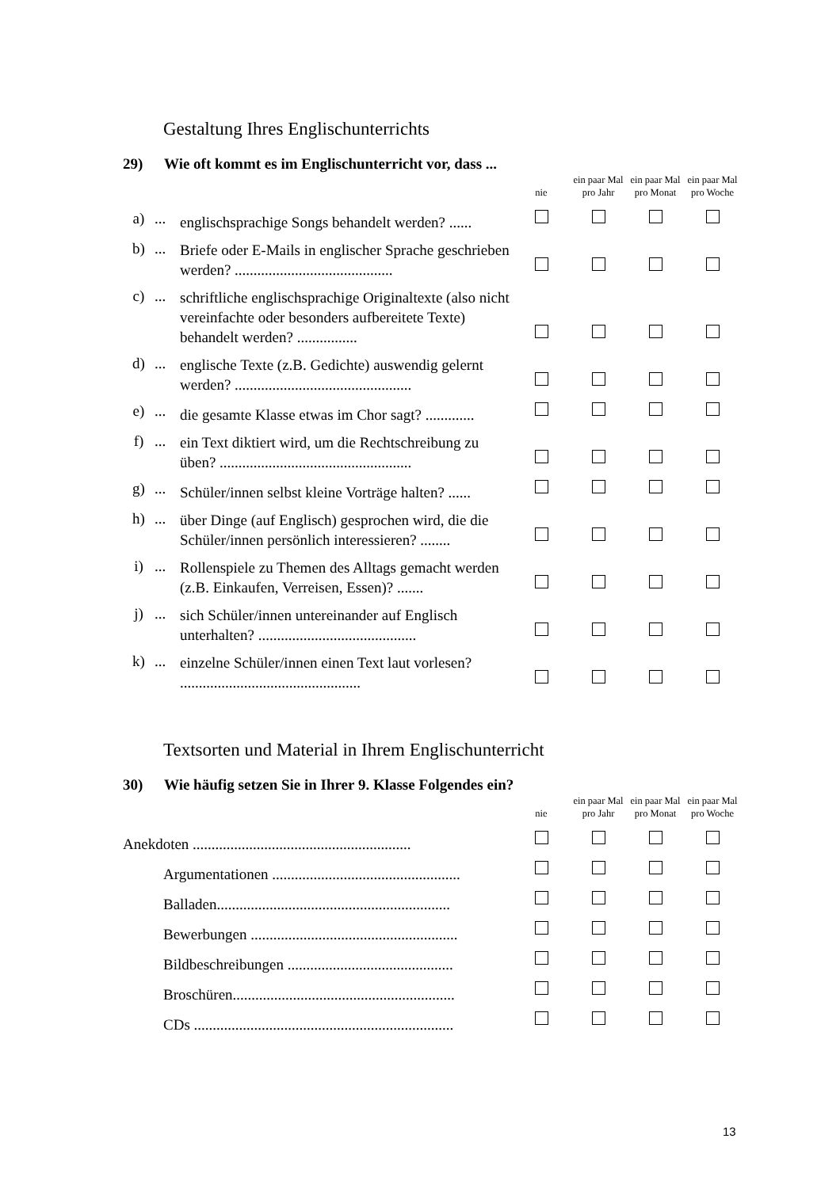Gestaltung Ihres Englischunterrichts
29) Wie oft kommt es im Englischunterricht vor, dass ...
| | | | nie | ein paar Mal pro Jahr | ein paar Mal pro Monat | ein paar Mal pro Woche |
| a) | ... | englischsprachige Songs behandelt werden? ...... | | | | |
| b) | ... | Briefe oder E-Mails in englischer Sprache geschrieben werden? .......................................... | | | | |
| c) | ... | schriftliche englischsprachige Originaltexte (also nicht vereinfachte oder besonders aufbereitete Texte) behandelt werden? ................ | | | | |
| d) | ... | englische Texte (z.B. Gedichte) auswendig gelernt werden? ............................................... | | | | |
| e) | ... | die gesamte Klasse etwas im Chor sagt? ............. | | | | |
| f) | ... | ein Text diktiert wird, um die Rechtschreibung zu üben? ................................................... | | | | |
| g) | ... | Schüler/innen selbst kleine Vorträge halten? ...... | | | | |
| h) | ... | über Dinge (auf Englisch) gesprochen wird, die die Schüler/innen persönlich interessieren? ........ | | | | |
| i) | ... | Rollenspiele zu Themen des Alltags gemacht werden (z.B. Einkaufen, Verreisen, Essen)? ....... | | | | |
| j) | ... | sich Schüler/innen untereinander auf Englisch unterhalten? .......................................... | | | | |
| k) | ... | einzelne Schüler/innen einen Text laut vorlesen? ................................................ | | | | |
Textsorten und Material in Ihrem Englischunterricht
30) Wie häufig setzen Sie in Ihrer 9. Klasse Folgendes ein?
| | | | nie | ein paar Mal pro Jahr | ein paar Mal pro Monat | ein paar Mal pro Woche |
| Anekdoten .......................................................... | | | | | | |
| Argumentationen .................................................. | | | | | | |
| Balladen.............................................................. | | | | | | |
| Bewerbungen ....................................................... | | | | | | |
| Bildbeschreibungen ............................................ | | | | | | |
| Broschüren........................................................... | | | | | | |
| CDs ..................................................................... | | | | | | |
13